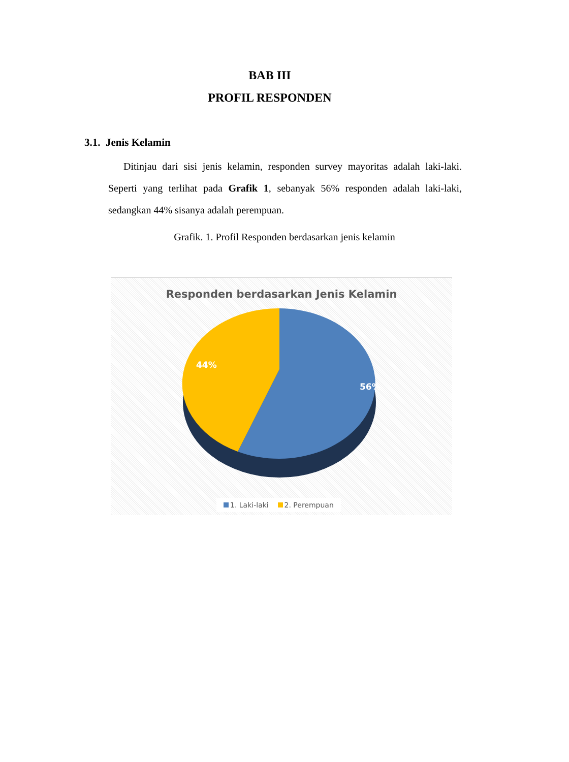BAB III
PROFIL RESPONDEN
3.1. Jenis Kelamin
Ditinjau dari sisi jenis kelamin, responden survey mayoritas adalah laki-laki. Seperti yang terlihat pada Grafik 1, sebanyak 56% responden adalah laki-laki, sedangkan 44% sisanya adalah perempuan.
Grafik. 1. Profil Responden berdasarkan jenis kelamin
Responden berdasarkan Jenis Kelamin
56%
44%
1. Laki-laki 2. Perempuan